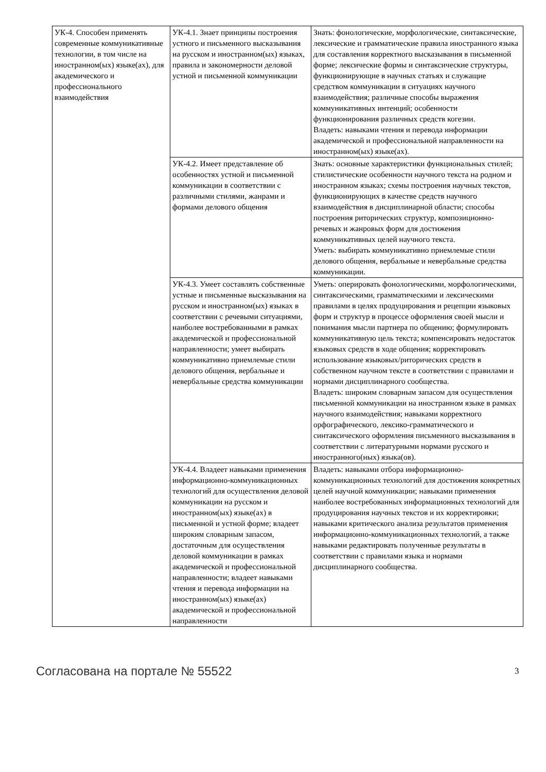| УК-4. Способен применять современные коммуникативные технологии, в том числе на иностранном(ых) языке(ах), для академического и профессионального взаимодействия | УК-4.1. Знает принципы построения устного и письменного высказывания на русском и иностранном(ых) языках, правила и закономерности деловой устной и письменной коммуникации | Знать: фонологические, морфологические, синтаксические, лексические и грамматические правила иностранного языка для составления корректного высказывания в письменной форме; лексические формы и синтаксические структуры, функционирующие в научных статьях и служащие средством коммуникации в ситуациях научного взаимодействия; различные способы выражения коммуникативных интенций; особенности функционирования различных средств когезии. Владеть: навыками чтения и перевода информации академической и профессиональной направленности на иностранном(ых) языке(ах). |
| | УК-4.2. Имеет представление об особенностях устной и письменной коммуникации в соответствии с различными стилями, жанрами и формами делового общения | Знать: основные характеристики функциональных стилей; стилистические особенности научного текста на родном и иностранном языках; схемы построения научных текстов, функционирующих в качестве средств научного взаимодействия в дисциплинарной области; способы построения риторических структур, композиционно-речевых и жанровых форм для достижения коммуникативных целей научного текста. Уметь: выбирать коммуникативно приемлемые стили делового общения, вербальные и невербальные средства коммуникации. |
| | УК-4.3. Умеет составлять собственные устные и письменные высказывания на русском и иностранном(ых) языках в соответствии с речевыми ситуациями, наиболее востребованными в рамках академической и профессиональной направленности; умеет выбирать коммуникативно приемлемые стили делового общения, вербальные и невербальные средства коммуникации | Уметь: оперировать фонологическими, морфологическими, синтаксическими, грамматическими и лексическими правилами в целях продуцирования и рецепции языковых форм и структур в процессе оформления своей мысли и понимания мысли партнера по общению; формулировать коммуникативную цель текста; компенсировать недостаток языковых средств в ходе общения; корректировать использование языковых/риторических средств в собственном научном тексте в соответствии с правилами и нормами дисциплинарного сообщества. Владеть: широким словарным запасом для осуществления письменной коммуникации на иностранном языке в рамках научного взаимодействия; навыками корректного орфографического, лексико-грамматического и синтаксического оформления письменного высказывания в соответствии с литературными нормами русского и иностранного(ных) языка(ов). |
| | УК-4.4. Владеет навыками применения информационно-коммуникационных технологий для осуществления деловой коммуникации на русском и иностранном(ых) языке(ах) в письменной и устной форме; владеет широким словарным запасом, достаточным для осуществления деловой коммуникации в рамках академической и профессиональной направленности; владеет навыками чтения и перевода информации на иностранном(ых) языке(ах) академической и профессиональной направленности | Владеть: навыками отбора информационно-коммуникационных технологий для достижения конкретных целей научной коммуникации; навыками применения наиболее востребованных информационных технологий для продуцирования научных текстов и их корректировки; навыками критического анализа результатов применения информационно-коммуникационных технологий, а также навыками редактировать полученные результаты в соответствии с правилами языка и нормами дисциплинарного сообщества. |
Согласована на портале № 55522 3